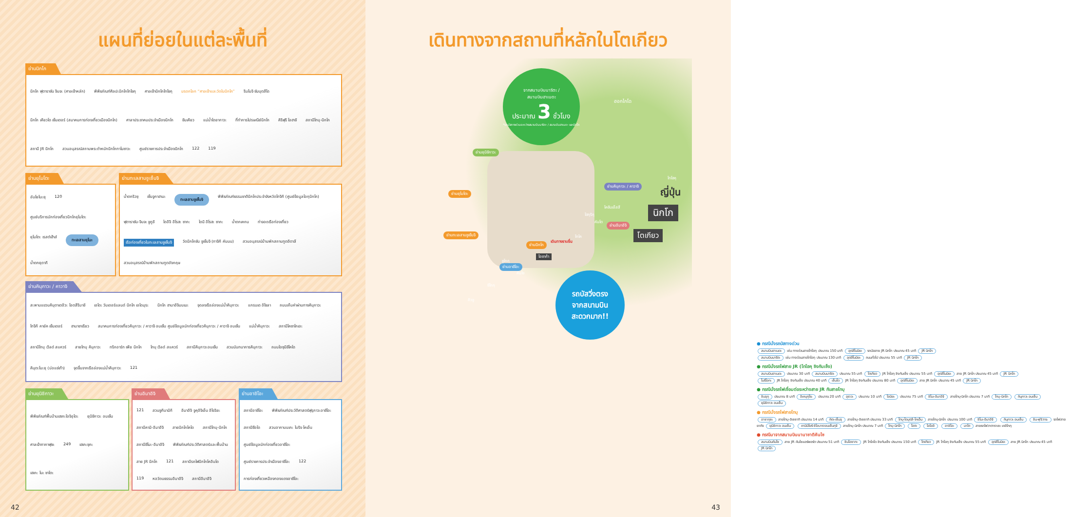แผนที่ย่อยในแต่ละพื้นที่
ย่านนิกโก
นิกโก ฟุตาราซัน จินจะ (ศาลเจ้าหลัก) พิพิธภัณฑ์ศิลปะนิกโกโทโชกุ ศาลเจ้านิกโกโทโชกุ มรดกโลก “ศาลเจ้าและวัดในนิกโก” รินโนจิ ซัมบุตสึโด นิกโก เคียวโด เซ็นเตอร์ (สมาคมการท่องเที่ยวเมืองนิกโก) ศาลาประชาคมประจำเมืองนิกโก ชินเคียว แม่น้ำไดยากาวะ ที่ทำการไปรษณีย์นิกโก คิริฟุริ โอฮาชิ สถานีโทบุ-นิกโก สถานี JR นิกโก สวนอนุสรณ์สถานพระตำหนักนิกโกทาโมซาวะ ศูนย์ราชการประจำเมืองนิกโก 122 119
ย่านยุโมโตะ
อันโยโนะยุ 120 ศูนย์บริการนักท่องเที่ยวนิกโกยุโมโตะ ยุโมโตะ เรสต์เฮ้าส์ ทะเลสาบยุโนะ น้ำตกยุดากิ
ย่านทะเลสาบชูเซ็นจิ
น้ำตกริวซุ เซ็นจูกาฮามะ ทะเลสาบชูเซ็นจิ พิพิธภัณฑ์ธรรมชาตินิกโกประจำจังหวัดโทจิกิ (ศูนย์ข้อมูลโอกุนิกโก) ฟุตาราซัน-จินจะ ชูกูชิ ไดอิจิ อิโรฮะ ซากะ ไดนิ อิโรฮะ ซากะ น้ำตกเคกน ท่าจอดเรือท่องเที่ยว เรือท่องเที่ยวในทะเลสาบชูเซ็นจิ วัดนิกโกซัน ชูเซ็นจิ (ทาจิกิ คันนน) สวนอนุสรณ์บ้านพักสถานทูตอิตาลี สวนอนุสรณ์บ้านพักสถานทูตอังกฤษ
ย่านคินุกาวะ / คาวาจิ
สะพานแขวนคินุตาเตอิวะ โอตสึริบาชิ เอโดะ วันเดอร์แลนด์ นิกโก เอโดมุระ นิกโก ฮานาอิจิมนเมะ จุดลงเรือล่องแม่น้ำคินุกาวะ แกรนเด อิโซลา ถนนเก็บค่าผ่านทางคินุกาวะ โทจิกิ คายัค เซ็นเตอร์ ฮานาซาเรียว สมาคมการท่องเที่ยวคินุกาวะ / คาวาจิ อนเซ็น ศูนย์ข้อมูลนักท่องเที่ยวคินุกาวะ / คาวาจิ อนเซ็น แม่น้ำคินุกาวะ สถานีโคซาโกเอะ สถานีโทบุ เวิลด์ สแควร์ สายโทบุ คินุกาวะ ทริกอาร์ท เพีย นิกโก โทบุ เวิลด์ สแควร์ สถานีคินุกาวะอนเซ็น สวนนันทนาการคินุกาวะ ถนนไอซุนิชิไคโด คินุตะโนะยุ (บ่อแช่เท้า) จุดขึ้นจากเรือล่องแม่น้ำคินุกาวะ 121
ย่านยุนิชิกาวะ
พิพิธภัณฑ์พื้นบ้านเฮเกะโอจิอุโดะ ยุนิชิกาวะ อนเซ็น ศาลเจ้าทากาฟุซะ 249 เฮเกะซุกะ เฮเกะ โนะ ซาโตะ
ย่านอิมาอิจิ
121 สวนซูกินามิกิ อิมาอิจิ จูคุอิจิเอ็น อิโรริยะ สถานีคามิ-อิมาอิจิ สายนิกโกไคโด สถานีโทบุ-นิกโก สถานีชิโมะ-อิมาอิจิ พิพิธภัณฑ์ประวัติศาสตร์และพื้นบ้าน สาย JR นิกโก 121 สถานีรถไฟนิกโกโคอินโด 119 หอวัดนธรรมอิมาอิจิ สถานีอิมาอิจิ
ย่านอาชิโอะ
สถานีอาชิโอะ พิพิธภัณฑ์ประวัติศาสตร์ฟุรุกาวะอาชิโอะ สถานีซือโด สวนอากาบนเกะ ไบริง โคเอ็น ศูนย์ข้อมูลนักท่องเที่ยวอาชิโอะ ศูนย์ราชการประจำเมืองอาชิโอะ 122 การท่องเที่ยวเหมืองทองแดงอาชิโอะ
42
เดินทางจากสถานที่หลักในโตเกียว
ย่านยุนิชิกาวะ
ย่านคินุกาวะ / คาวาจิ
ย่านยุโมโตะ
ย่านอิมาอิจิ
ย่านทะเลสาบชูเซ็นจิ
ย่านนิกโก
ย่านอาชิโอะ
ฮอกไกโด
โทโฮคุ
ญี่ปุ่น
นิกโก
โตเกียว
คันโต
โฮกุริกุ
โคชินเอ็สสึ
โทไค
เดินทางราบรื่น
โอซาก้า
คันไซ
ชูโกกุ
ชิโกกุ
คิวชู
จากสนามบินนาริตะ /
สนามบินฮาเนดะ
ประมาณ 3 ชั่วโมง
*รถบัสทางด่วนระหว่างสนามบินนาริตะ / สนามบินฮาเนดะ และนิกโก
รถบัสวิ่งตรง
จากสนามบิน
สะดวกมาก!!
● กรณีนั่งรถบัสทางด่วน
สนามบินฮาเนดะ เช่น ทางด่วนสายโทโฮกุ ประมาณ 150 นาที อุตสึโนมิยะ รถบัสสาย JR นิกโก ประมาณ 45 นาที JR นิกโก
สนามบินนาริตะ เช่น ทางด่วนสายโทโฮกุ ประมาณ 130 นาที อุตสึโนมิยะ ถนนทั่วไป ประมาณ 55 นาที JR นิกโก
● กรณีนั่งรถไฟสาย JR (โทโฮคุ ชิงกันเซ็ง)
สนามบินฮาเนดะ ประมาณ 30 นาที สนามบินนาริตะ ประมาณ 55 นาที โตเกียว JR โทโฮกุ ชิงกันเซ็ง ประมาณ 55 นาที อุตสึโนมิยะ สาย JR นิกโก ประมาณ 45 นาที JR นิกโก
โมริโอกะ JR โทโฮกุ ชิงกันเซ็ง ประมาณ 40 นาที เซ็นได JR โทโฮกุ ชิงกันเซ็ง ประมาณ 80 นาที อุตสึโนมิยะ สาย JR นิกโก ประมาณ 45 นาที JR นิกโก
● กรณีนั่งรถไฟเชื่อมต่อระหว่างสาย JR กับสายโทบุ
ชินจุกุ ประมาณ 8 นาที อิเคบุกุโระ ประมาณ 20 นาที อุราวะ ประมาณ 10 นาที โอมิยะ ประมาณ 75 นาที ชิโมะ-อิมาอิจิ สายโทบุ-นิกโก ประมาณ 7 นาที โทบุ-นิกโก คินุกาวะ อนเซ็น ยุนิชิกาวะ อนเซ็น
● กรณีนั่งรถไฟสายโทบุ
อาซากุซะ สายโทบุ-อิเซซากิ ประมาณ 14 นาที คิตะ-เซ็นจุ สายโทบุ-อิเซซากิ ประมาณ 33 นาที โทบุ-โดบุตสึ-โคเอ็น สายโทบุ-นิกโก ประมาณ 100 นาที ชิโมะ-อิมาอิจิ คินุกาวะ อนเซ็น ชิน-ฟุจิวาระ รถไฟสายยากัง ยุนิชิกาวะ อนเซ็น คามิมิโยริ-ชิโอบาราอนเซ็นกุจิ สายโทบุ-นิกโก ประมาณ 7 นาที โทบุ-นิกโก โอตะ ไอโออิ อาชิโอะ มาโต สายรถไฟวาตาราเซะ เคอิโกกุ
● กรณีมาจากสนามบินนานาชาติคันไซ
สนามบินคันไซ สาย JR คันไซแอร์พอร์ต ประมาณ 51 นาที ชินโอซากะ JR โทไคโด ชิงกันเซ็ง ประมาณ 150 นาที โตเกียว JR โทโฮกุ ชิงกันเซ็ง ประมาณ 55 นาที อุตสึโนมิยะ สาย JR นิกโก ประมาณ 45 นาที JR นิกโก
43